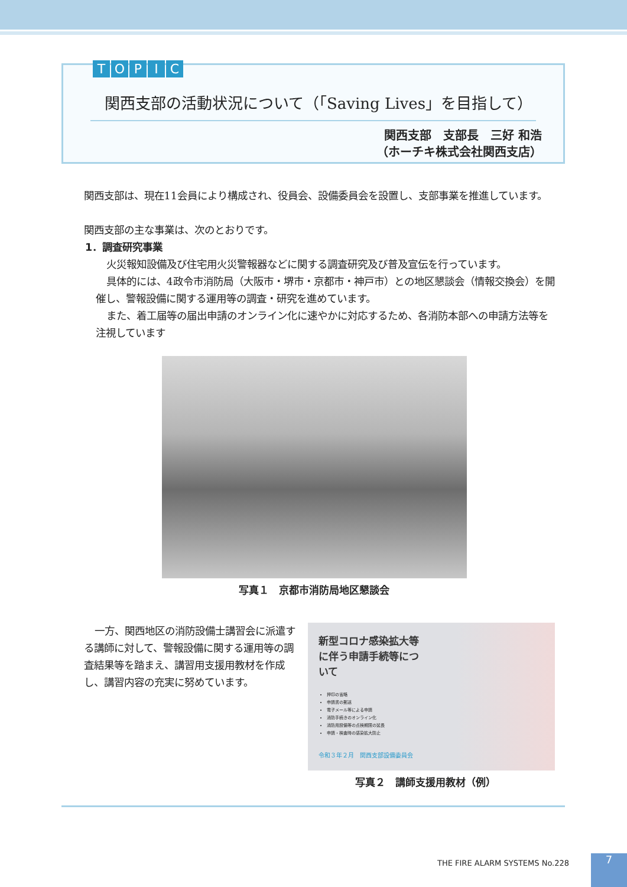TOPIC
関西支部の活動状況について（「Saving Lives」を目指して）
関西支部　支部長　三好 和浩
（ホーチキ株式会社関西支店）
関西支部は、現在11会員により構成され、役員会、設備委員会を設置し、支部事業を推進しています。
関西支部の主な事業は、次のとおりです。
1．調査研究事業
火災報知設備及び住宅用火災警報器などに関する調査研究及び普及宣伝を行っています。
具体的には、4政令市消防局（大阪市・堺市・京都市・神戸市）との地区懇談会（情報交換会）を開催し、警報設備に関する運用等の調査・研究を進めています。
また、着工届等の届出申請のオンライン化に速やかに対応するため、各消防本部への申請方法等を注視しています
写真１　京都市消防局地区懇談会
一方、関西地区の消防設備士講習会に派遣する講師に対して、警報設備に関する運用等の調査結果等を踏まえ、講習用支援用教材を作成し、講習内容の充実に努めています。
新型コロナ感染拡大等
に伴う申請手続等につ
いて
押印の省略
申請書の郵送
電子メール等による申請
消防手続きのオンライン化
消防用設備等の点検期限の延長
申請・検査時の感染拡大防止
令和３年２月　関西支部設備委員会
写真２　講師支援用教材（例）
THE FIRE ALARM SYSTEMS No.228 7